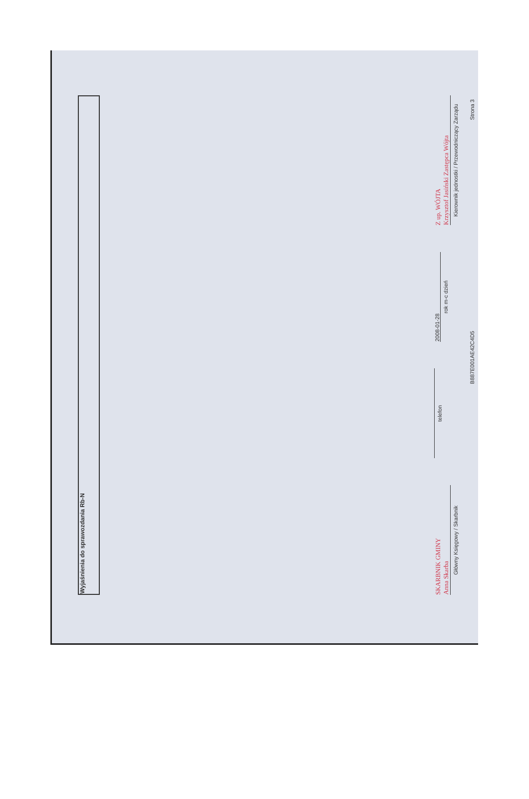Wyjaśnienia do sprawozdania Rb-N
SKARBNIK GMINY
Anna Skarba
Główny Księgowy / Skarbnik
telefon
2008-01-28
rok m-c dzień
Z up. WÓJTA
Krzysztof Jasiński Zastępca Wójta
Kierownik jednostki / Przewodniczący Zarządu
B887E001AE42C4D5 Strona 3